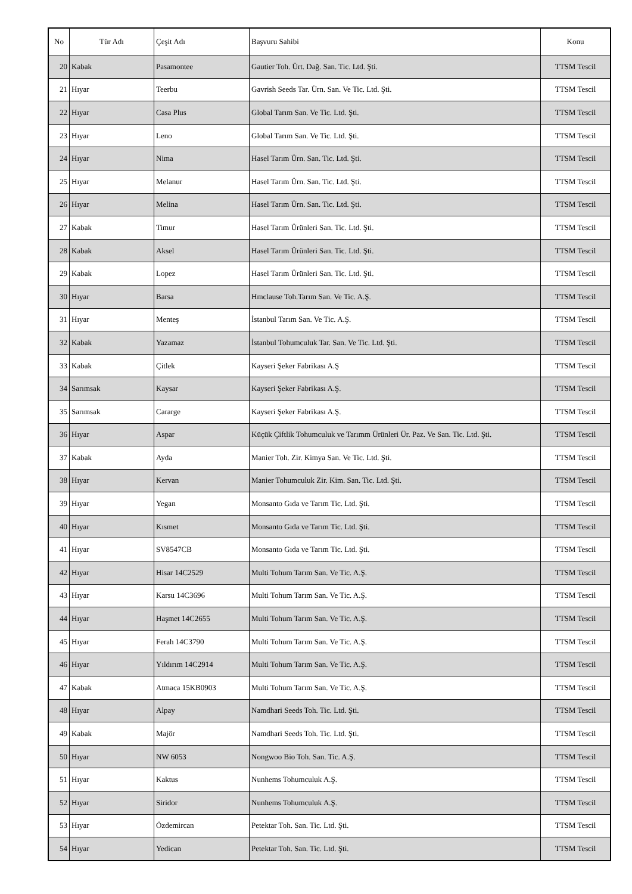| No | Tür Adı | Çeşit Adı | Başvuru Sahibi | Konu |
| --- | --- | --- | --- | --- |
| 20 | Kabak | Pasamontee | Gautier Toh. Ürt. Dağ. San. Tic. Ltd. Şti. | TTSM Tescil |
| 21 | Hıyar | Teerbu | Gavrish Seeds Tar. Ürn. San. Ve Tic. Ltd. Şti. | TTSM Tescil |
| 22 | Hıyar | Casa Plus | Global Tarım San. Ve Tic. Ltd. Şti. | TTSM Tescil |
| 23 | Hıyar | Leno | Global Tarım San. Ve Tic. Ltd. Şti. | TTSM Tescil |
| 24 | Hıyar | Nima | Hasel Tarım Ürn. San. Tic. Ltd. Şti. | TTSM Tescil |
| 25 | Hıyar | Melanur | Hasel Tarım Ürn. San. Tic. Ltd. Şti. | TTSM Tescil |
| 26 | Hıyar | Melina | Hasel Tarım Ürn. San. Tic. Ltd. Şti. | TTSM Tescil |
| 27 | Kabak | Timur | Hasel Tarım Ürünleri San. Tic. Ltd. Şti. | TTSM Tescil |
| 28 | Kabak | Aksel | Hasel Tarım Ürünleri San. Tic. Ltd. Şti. | TTSM Tescil |
| 29 | Kabak | Lopez | Hasel Tarım Ürünleri San. Tic. Ltd. Şti. | TTSM Tescil |
| 30 | Hıyar | Barsa | Hmclause Toh.Tarım San. Ve Tic. A.Ş. | TTSM Tescil |
| 31 | Hıyar | Menteş | İstanbul Tarım San. Ve Tic. A.Ş. | TTSM Tescil |
| 32 | Kabak | Yazamaz | İstanbul Tohumculuk Tar. San. Ve Tic. Ltd. Şti. | TTSM Tescil |
| 33 | Kabak | Çitlek | Kayseri Şeker Fabrikası A.Ş | TTSM Tescil |
| 34 | Sarımsak | Kaysar | Kayseri Şeker Fabrikası A.Ş. | TTSM Tescil |
| 35 | Sarımsak | Cararge | Kayseri Şeker Fabrikası A.Ş. | TTSM Tescil |
| 36 | Hıyar | Aspar | Küçük Çiftlik Tohumculuk ve Tarımm Ürünleri Ür. Paz. Ve San. Tic. Ltd. Şti. | TTSM Tescil |
| 37 | Kabak | Ayda | Manier Toh. Zir. Kimya San. Ve Tic. Ltd. Şti. | TTSM Tescil |
| 38 | Hıyar | Kervan | Manier Tohumculuk Zir. Kim. San. Tic. Ltd. Şti. | TTSM Tescil |
| 39 | Hıyar | Yegan | Monsanto Gıda ve Tarım Tic. Ltd. Şti. | TTSM Tescil |
| 40 | Hıyar | Kısmet | Monsanto Gıda ve Tarım Tic. Ltd. Şti. | TTSM Tescil |
| 41 | Hıyar | SV8547CB | Monsanto Gıda ve Tarım Tic. Ltd. Şti. | TTSM Tescil |
| 42 | Hıyar | Hisar 14C2529 | Multi Tohum Tarım San. Ve Tic. A.Ş. | TTSM Tescil |
| 43 | Hıyar | Karsu 14C3696 | Multi Tohum Tarım San. Ve Tic. A.Ş. | TTSM Tescil |
| 44 | Hıyar | Haşmet 14C2655 | Multi Tohum Tarım San. Ve Tic. A.Ş. | TTSM Tescil |
| 45 | Hıyar | Ferah 14C3790 | Multi Tohum Tarım San. Ve Tic. A.Ş. | TTSM Tescil |
| 46 | Hıyar | Yıldırım 14C2914 | Multi Tohum Tarım San. Ve Tic. A.Ş. | TTSM Tescil |
| 47 | Kabak | Atmaca 15KB0903 | Multi Tohum Tarım San. Ve Tic. A.Ş. | TTSM Tescil |
| 48 | Hıyar | Alpay | Namdhari Seeds Toh. Tic. Ltd. Şti. | TTSM Tescil |
| 49 | Kabak | Majör | Namdhari Seeds Toh. Tic. Ltd. Şti. | TTSM Tescil |
| 50 | Hıyar | NW 6053 | Nongwoo Bio Toh. San. Tic. A.Ş. | TTSM Tescil |
| 51 | Hıyar | Kaktus | Nunhems Tohumculuk A.Ş. | TTSM Tescil |
| 52 | Hıyar | Siridor | Nunhems Tohumculuk A.Ş. | TTSM Tescil |
| 53 | Hıyar | Özdemircan | Petektar Toh. San. Tic. Ltd. Şti. | TTSM Tescil |
| 54 | Hıyar | Yedican | Petektar Toh. San. Tic. Ltd. Şti. | TTSM Tescil |